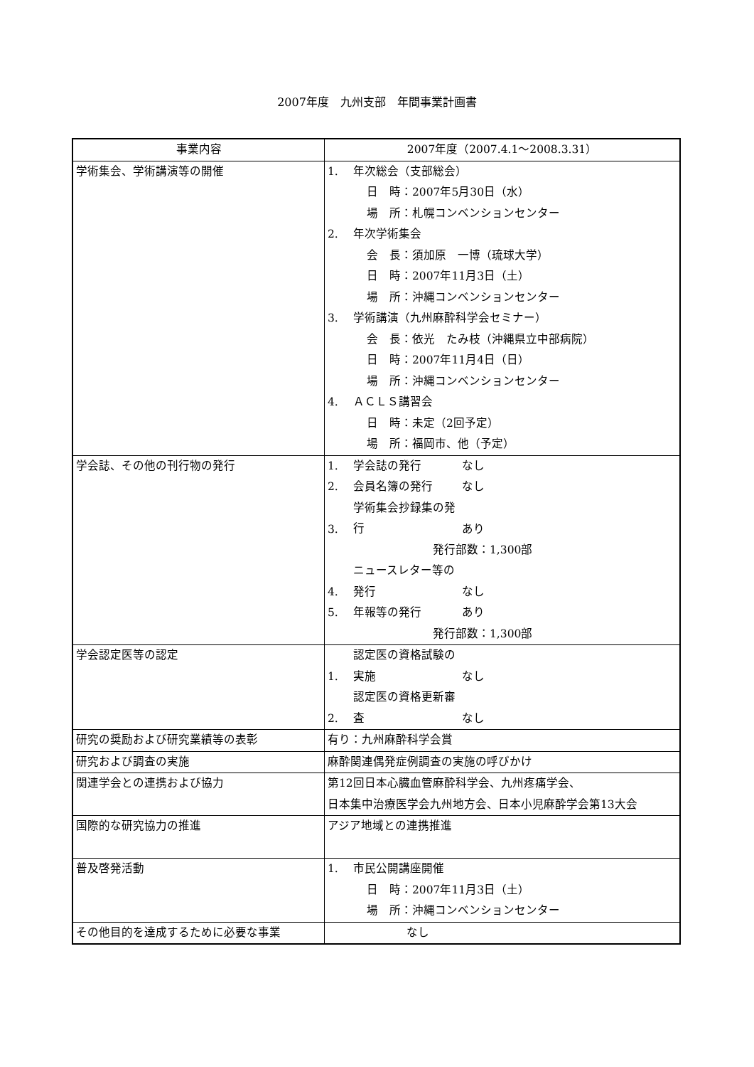2007年度　九州支部　年間事業計画書
| 事業内容 | 2007年度（2007.4.1～2008.3.31） |
| --- | --- |
| 学術集会、学術講演等の開催 | 1. 年次総会（支部総会） 日 時：2007年5月30日（水） 場 所：札幌コンベンションセンター 2. 年次学術集会 会 長：須加原 一博（琉球大学） 日 時：2007年11月3日（土） 場 所：沖縄コンベンションセンター 3. 学術講演（九州麻酔科学会セミナー） 会 長：依光 たみ枝（沖縄県立中部病院） 日 時：2007年11月4日（日） 場 所：沖縄コンベンションセンター 4. ＡＣＬＳ講習会 日 時：未定（2回予定） 場 所：福岡市、他（予定） |
| 学会誌、その他の刊行物の発行 | 1. 学会誌の発行 なし 2. 会員名簿の発行 なし 3. 学術集会抄録集の発行 あり 発行部数：1,300部 4. ニュースレター等の発行 なし 5. 年報等の発行 あり 発行部数：1,300部 |
| 学会認定医等の認定 | 1. 認定医の資格試験の実施 なし 2. 認定医の資格更新審査 なし |
| 研究の奨励および研究業績等の表彰 | 有り：九州麻酔科学会賞 |
| 研究および調査の実施 | 麻酔関連偶発症例調査の実施の呼びかけ |
| 関連学会との連携および協力 | 第12回日本心臓血管麻酔科学会、九州疼痛学会、 日本集中治療医学会九州地方会、日本小児麻酔学会第13大会 |
| 国際的な研究協力の推進 | アジア地域との連携推進 |
| 普及啓発活動 | 1. 市民公開講座開催 日 時：2007年11月3日（土） 場 所：沖縄コンベンションセンター |
| その他目的を達成するために必要な事業 | なし |